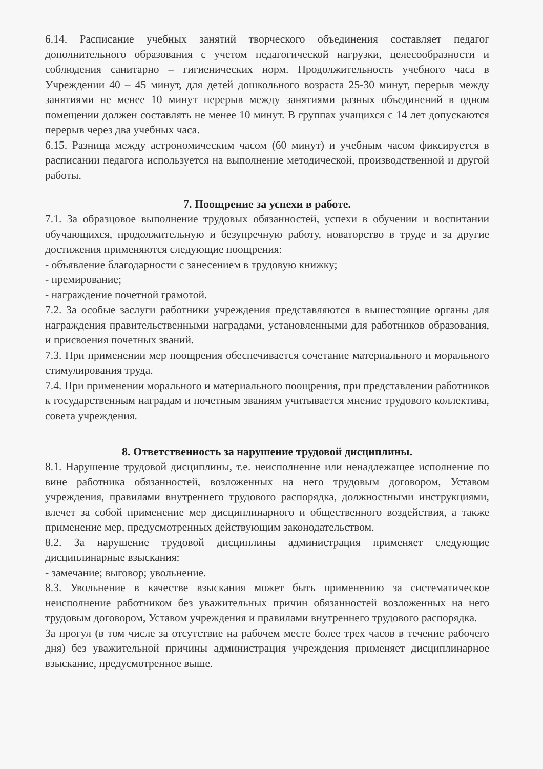6.14. Расписание учебных занятий творческого объединения составляет педагог дополнительного образования с учетом педагогической нагрузки, целесообразности и соблюдения санитарно – гигиенических норм. Продолжительность учебного часа в Учреждении 40 – 45 минут, для детей дошкольного возраста 25-30 минут, перерыв между занятиями не менее 10 минут перерыв между занятиями разных объединений в одном помещении должен составлять не менее 10 минут. В группах учащихся с 14 лет допускаются перерыв через два учебных часа.
6.15. Разница между астрономическим часом (60 минут) и учебным часом фиксируется в расписании педагога используется на выполнение методической, производственной и другой работы.
7. Поощрение за успехи в работе.
7.1. За образцовое выполнение трудовых обязанностей, успехи в обучении и воспитании обучающихся, продолжительную и безупречную работу, новаторство в труде и за другие достижения применяются следующие поощрения:
- объявление благодарности с занесением в трудовую книжку;
- премирование;
- награждение почетной грамотой.
7.2. За особые заслуги работники учреждения представляются в вышестоящие органы для награждения правительственными наградами, установленными для работников образования, и присвоения почетных званий.
7.3. При применении мер поощрения обеспечивается сочетание материального и морального стимулирования труда.
7.4. При применении морального и материального поощрения, при представлении работников к государственным наградам и почетным званиям учитывается мнение трудового коллектива, совета учреждения.
8. Ответственность за нарушение трудовой дисциплины.
8.1. Нарушение трудовой дисциплины, т.е. неисполнение или ненадлежащее исполнение по вине работника обязанностей, возложенных на него трудовым договором, Уставом учреждения, правилами внутреннего трудового распорядка, должностными инструкциями, влечет за собой применение мер дисциплинарного и общественного воздействия, а также применение мер, предусмотренных действующим законодательством.
8.2. За нарушение трудовой дисциплины администрация применяет следующие дисциплинарные взыскания:
- замечание; выговор; увольнение.
8.3. Увольнение в качестве взыскания может быть применению за систематическое неисполнение работником без уважительных причин обязанностей возложенных на него трудовым договором, Уставом учреждения и правилами внутреннего трудового распорядка.
За прогул (в том числе за отсутствие на рабочем месте более трех часов в течение рабочего дня) без уважительной причины администрация учреждения применяет дисциплинарное взыскание, предусмотренное выше.